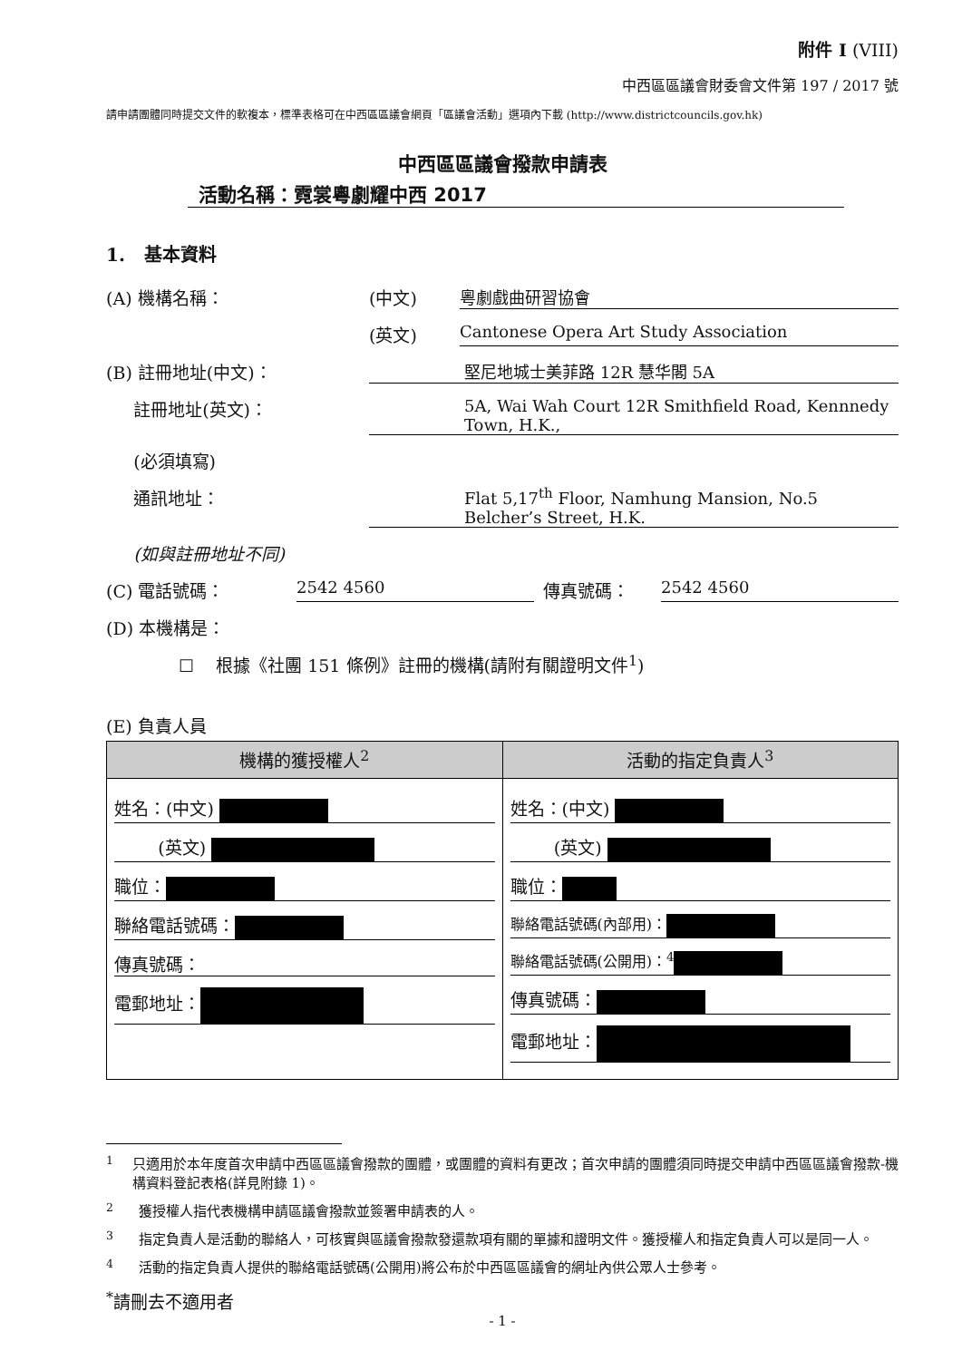附件 I (VIII)
中西區區議會財委會文件第 197 / 2017 號
請申請團體同時提交文件的軟複本，標準表格可在中西區區議會網頁「區議會活動」選項內下載 (http://www.districtcouncils.gov.hk)
中西區區議會撥款申請表
活動名稱：霓裳粵劇耀中西 2017
1. 基本資料
(A) 機構名稱： (中文) 粵劇戲曲研習協會
(英文) Cantonese Opera Art Study Association
(B) 註冊地址(中文)： 堅尼地城士美菲路 12R 慧华閣 5A
註冊地址(英文)： 5A, Wai Wah Court 12R Smithfield Road, Kennnedy Town, H.K.,
(必須填寫)
通訊地址： Flat 5,17<sup>th</sup> Floor, Namhung Mansion, No.5 Belcher’s Street, H.K.
(如與註冊地址不同)
(C) 電話號碼： 2542 4560 傳真號碼： 2542 4560
(D) 本機構是：
☐ 根據《社團 151 條例》註冊的機構(請附有關證明文件<sup>1</sup>)
(E) 負責人員
| 機構的獲授權人<sup>2</sup> | 活動的指定負責人<sup>3</sup> |
| --- | --- |
| 姓名：(中文) (英文) 職位： 聯絡電話號碼： 傳真號碼： 電郵地址： | 姓名：(中文) (英文) 職位： 聯絡電話號碼(內部用)： 聯絡電話號碼(公開用)：<sup>4</sup> 傳真號碼： 電郵地址： |
<sup>1</sup> 只適用於本年度首次申請中西區區議會撥款的團體，或團體的資料有更改；首次申請的團體須同時提交申請中西區區議會撥款-機構資料登記表格(詳見附錄 1)。
<sup>2</sup> 獲授權人指代表機構申請區議會撥款並簽署申請表的人。
<sup>3</sup> 指定負責人是活動的聯絡人，可核實與區議會撥款發還款項有關的單據和證明文件。獲授權人和指定負責人可以是同一人。
<sup>4</sup> 活動的指定負責人提供的聯絡電話號碼(公開用)將公布於中西區區議會的網址內供公眾人士參考。
<sup>*</sup> 請刪去不適用者
- 1 -